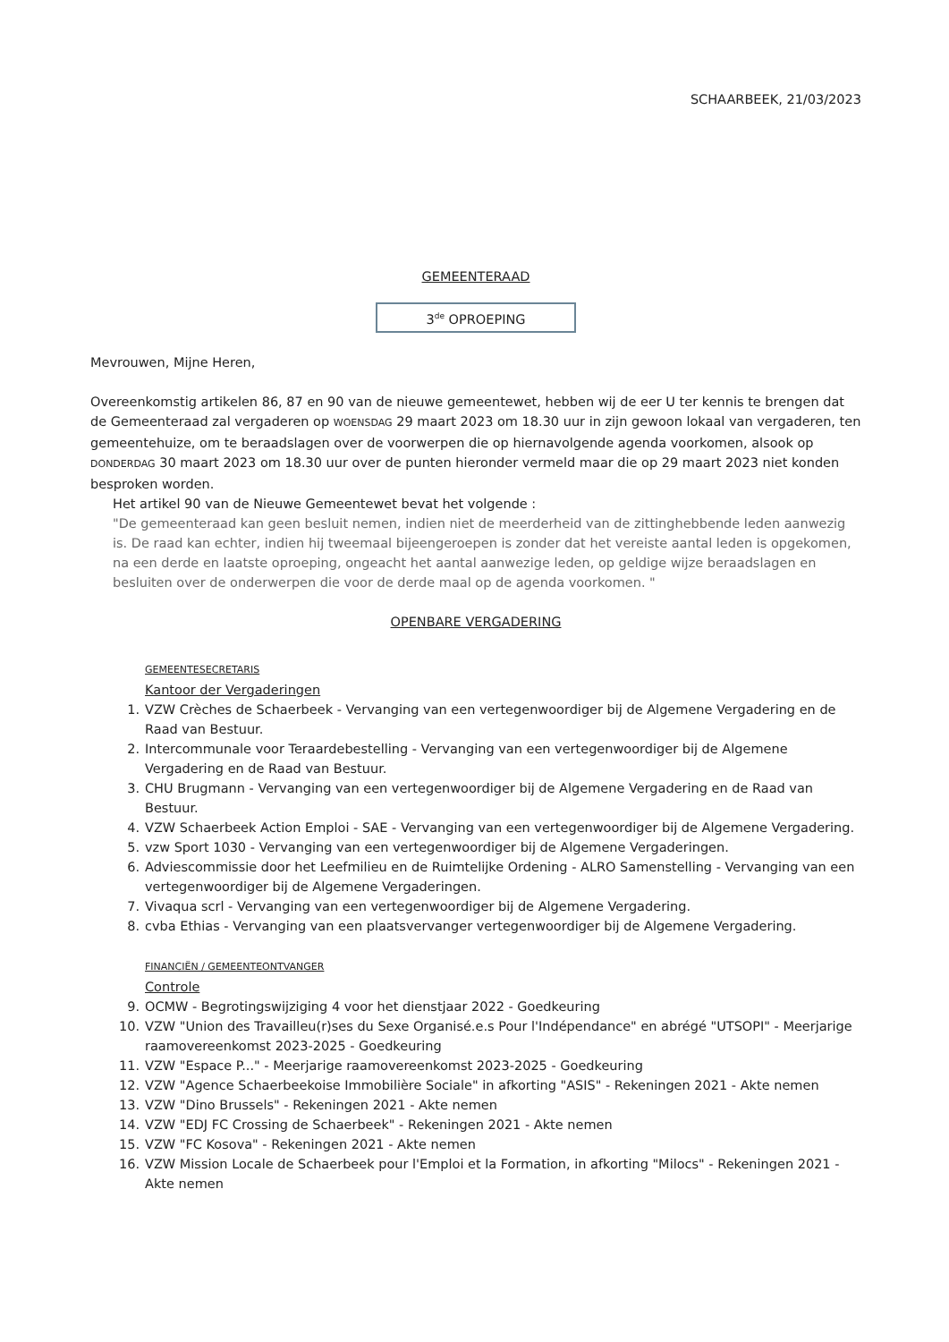SCHAARBEEK, 21/03/2023
GEMEENTERAAD
3<sup>de</sup> OPROEPING
Mevrouwen, Mijne Heren,
Overeenkomstig artikelen 86, 87 en 90 van de nieuwe gemeentewet, hebben wij de eer U ter kennis te brengen dat de Gemeenteraad zal vergaderen op WOENSDAG 29 maart 2023 om 18.30 uur in zijn gewoon lokaal van vergaderen, ten gemeentehuize, om te beraadslagen over de voorwerpen die op hiernavolgende agenda voorkomen, alsook op DONDERDAG 30 maart 2023 om 18.30 uur over de punten hieronder vermeld maar die op 29 maart 2023 niet konden besproken worden.
Het artikel 90 van de Nieuwe Gemeentewet bevat het volgende :
"De gemeenteraad kan geen besluit nemen, indien niet de meerderheid van de zittinghebbende leden aanwezig is. De raad kan echter, indien hij tweemaal bijeengeroepen is zonder dat het vereiste aantal leden is opgekomen, na een derde en laatste oproeping, ongeacht het aantal aanwezige leden, op geldige wijze beraadslagen en besluiten over de onderwerpen die voor de derde maal op de agenda voorkomen. "
OPENBARE VERGADERING
GEMEENTESECRETARIS
Kantoor der Vergaderingen
1. VZW Crèches de Schaerbeek - Vervanging van een vertegenwoordiger bij de Algemene Vergadering en de Raad van Bestuur.
2. Intercommunale voor Teraardebestelling - Vervanging van een vertegenwoordiger bij de Algemene Vergadering en de Raad van Bestuur.
3. CHU Brugmann - Vervanging van een vertegenwoordiger bij de Algemene Vergadering en de Raad van Bestuur.
4. VZW Schaerbeek Action Emploi - SAE - Vervanging van een vertegenwoordiger bij de Algemene Vergadering.
5. vzw Sport 1030 - Vervanging van een vertegenwoordiger bij de Algemene Vergaderingen.
6. Adviescommissie door het Leefmilieu en de Ruimtelijke Ordening - ALRO Samenstelling - Vervanging van een vertegenwoordiger bij de Algemene Vergaderingen.
7. Vivaqua scrl - Vervanging van een vertegenwoordiger bij de Algemene Vergadering.
8. cvba Ethias - Vervanging van een plaatsvervanger vertegenwoordiger bij de Algemene Vergadering.
FINANCIËN / GEMEENTEONTVANGER
Controle
9. OCMW - Begrotingswijziging 4 voor het dienstjaar 2022 - Goedkeuring
10. VZW "Union des Travailleu(r)ses du Sexe Organisé.e.s Pour l'Indépendance" en abrégé "UTSOPI" - Meerjarige raamovereenkomst 2023-2025 - Goedkeuring
11. VZW "Espace P..." - Meerjarige raamovereenkomst 2023-2025 - Goedkeuring
12. VZW "Agence Schaerbeekoise Immobilière Sociale" in afkorting "ASIS" - Rekeningen 2021 - Akte nemen
13. VZW "Dino Brussels" - Rekeningen 2021 - Akte nemen
14. VZW "EDJ FC Crossing de Schaerbeek" - Rekeningen 2021 - Akte nemen
15. VZW "FC Kosova" - Rekeningen 2021 - Akte nemen
16. VZW Mission Locale de Schaerbeek pour l'Emploi et la Formation, in afkorting "Milocs" - Rekeningen 2021 - Akte nemen